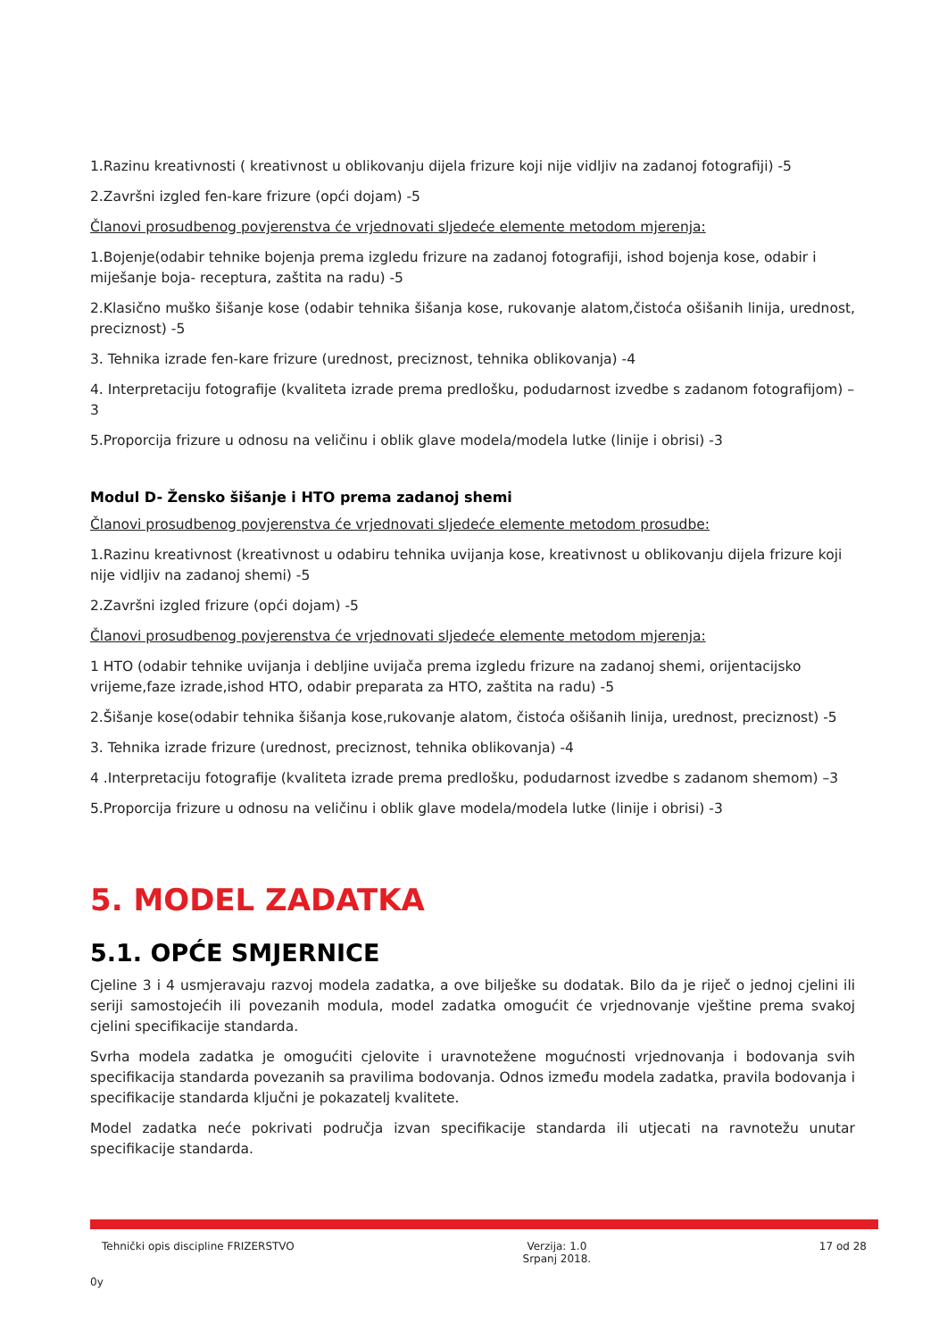1.Razinu kreativnosti ( kreativnost u oblikovanju dijela frizure koji nije vidljiv na zadanoj fotografiji) -5
2.Završni izgled fen-kare frizure (opći dojam) -5
Članovi prosudbenog povjerenstva će vrjednovati sljedeće elemente metodom mjerenja:
1.Bojenje(odabir tehnike bojenja prema izgledu frizure na zadanoj fotografiji, ishod bojenja kose, odabir i miješanje boja- receptura, zaštita na radu) -5
2.Klasično muško šišanje kose (odabir tehnika šišanja kose, rukovanje alatom,čistoća ošišanih linija, urednost, preciznost) -5
3. Tehnika izrade fen-kare frizure (urednost, preciznost, tehnika oblikovanja) -4
4. Interpretaciju fotografije (kvaliteta izrade prema predlošku, podudarnost izvedbe s zadanom fotografijom) –3
5.Proporcija frizure u odnosu na veličinu i oblik glave modela/modela lutke (linije i obrisi) -3
Modul D- Žensko šišanje i HTO prema zadanoj shemi
Članovi prosudbenog povjerenstva će vrjednovati sljedeće elemente metodom prosudbe:
1.Razinu kreativnost (kreativnost u odabiru tehnika uvijanja kose, kreativnost u oblikovanju dijela frizure koji nije vidljiv na zadanoj shemi) -5
2.Završni izgled frizure (opći dojam) -5
Članovi prosudbenog povjerenstva će vrjednovati sljedeće elemente metodom mjerenja:
1 HTO (odabir tehnike uvijanja i debljine uvijača prema izgledu frizure na zadanoj shemi, orijentacijsko vrijeme,faze izrade,ishod HTO, odabir preparata za HTO, zaštita na radu) -5
2.Šišanje kose(odabir tehnika šišanja kose,rukovanje alatom, čistoća ošišanih linija, urednost, preciznost) -5
3. Tehnika izrade frizure (urednost, preciznost, tehnika oblikovanja) -4
4 .Interpretaciju fotografije (kvaliteta izrade prema predlošku, podudarnost izvedbe s zadanom shemom) –3
5.Proporcija frizure u odnosu na veličinu i oblik glave modela/modela lutke (linije i obrisi) -3
5. MODEL ZADATKA
5.1. OPĆE SMJERNICE
Cjeline 3 i 4 usmjeravaju razvoj modela zadatka, a ove bilješke su dodatak. Bilo da je riječ o jednoj cjelini ili seriji samostojećih ili povezanih modula, model zadatka omogućit će vrjednovanje vještine prema svakoj cjelini specifikacije standarda.
Svrha modela zadatka je omogućiti cjelovite i uravnotežene mogućnosti vrjednovanja i bodovanja svih specifikacija standarda povezanih sa pravilima bodovanja. Odnos između modela zadatka, pravila bodovanja i specifikacije standarda ključni je pokazatelj kvalitete.
Model zadatka neće pokrivati područja izvan specifikacije standarda ili utjecati na ravnotežu unutar specifikacije standarda.
Tehnički opis discipline FRIZERSTVO
Verzija: 1.0
Srpanj 2018.
17 od 28
0y